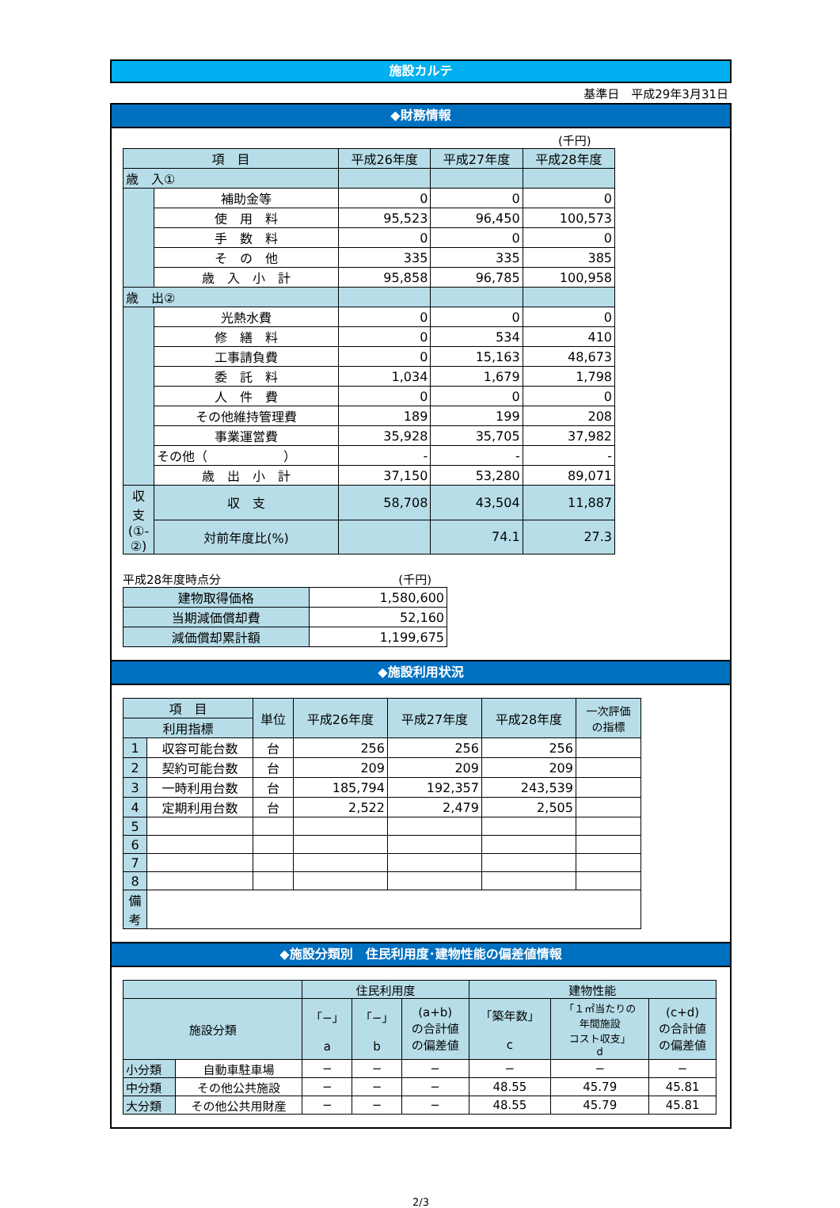施設カルテ
基準日　平成29年3月31日
◆財務情報
(千円)
| 項 目 | | 平成26年度 | 平成27年度 | 平成28年度 |
| --- | --- | --- | --- | --- |
| 歳 入① | | | | |
| | 補助金等 | 0 | 0 | 0 |
| | 使 用 料 | 95,523 | 96,450 | 100,573 |
| | 手 数 料 | 0 | 0 | 0 |
| | そ の 他 | 335 | 335 | 385 |
| | 歳 入 小 計 | 95,858 | 96,785 | 100,958 |
| 歳 出② | | | | |
| | 光熱水費 | 0 | 0 | 0 |
| | 修 繕 料 | 0 | 534 | 410 |
| | 工事請負費 | 0 | 15,163 | 48,673 |
| | 委 託 料 | 1,034 | 1,679 | 1,798 |
| | 人 件 費 | 0 | 0 | 0 |
| | その他維持管理費 | 189 | 199 | 208 |
| | 事業運営費 | 35,928 | 35,705 | 37,982 |
| | その他（ ） | - | - | - |
| | 歳 出 小 計 | 37,150 | 53,280 | 89,071 |
| 収 支 (①-②) | 収 支 | 58,708 | 43,504 | 11,887 |
| | 対前年度比(%) | | 74.1 | 27.3 |
平成28年度時点分 (千円)
| 建物取得価格 | 1,580,600 |
| 当期減価償却費 | 52,160 |
| 減価償却累計額 | 1,199,675 |
◆施設利用状況
| 項 目 | | 単位 | 平成26年度 | 平成27年度 | 平成28年度 | 一次評価 の指標 |
| --- | --- | --- | --- | --- | --- | --- |
| 利用指標 | | | | | | |
| 1 | 収容可能台数 | 台 | 256 | 256 | 256 | |
| 2 | 契約可能台数 | 台 | 209 | 209 | 209 | |
| 3 | 一時利用台数 | 台 | 185,794 | 192,357 | 243,539 | |
| 4 | 定期利用台数 | 台 | 2,522 | 2,479 | 2,505 | |
| 5 | | | | | | |
| 6 | | | | | | |
| 7 | | | | | | |
| 8 | | | | | | |
| 備 考 | | | | | | |
◆施設分類別　住民利用度･建物性能の偏差値情報
| | | 住民利用度 | | | 建物性能 | | |
| --- | --- | --- | --- | --- | --- | --- | --- |
| 施設分類 | | 「−」 a | 「−」 b | (a+b) の合計値 の偏差値 | 「築年数」 c | 「１㎡当たりの 年間施設 コスト収支」 d | (c+d) の合計値 の偏差値 |
| 小分類 | 自動車駐車場 | − | − | − | − | − | − |
| 中分類 | その他公共施設 | − | − | − | 48.55 | 45.79 | 45.81 |
| 大分類 | その他公共用財産 | − | − | − | 48.55 | 45.79 | 45.81 |
2/3